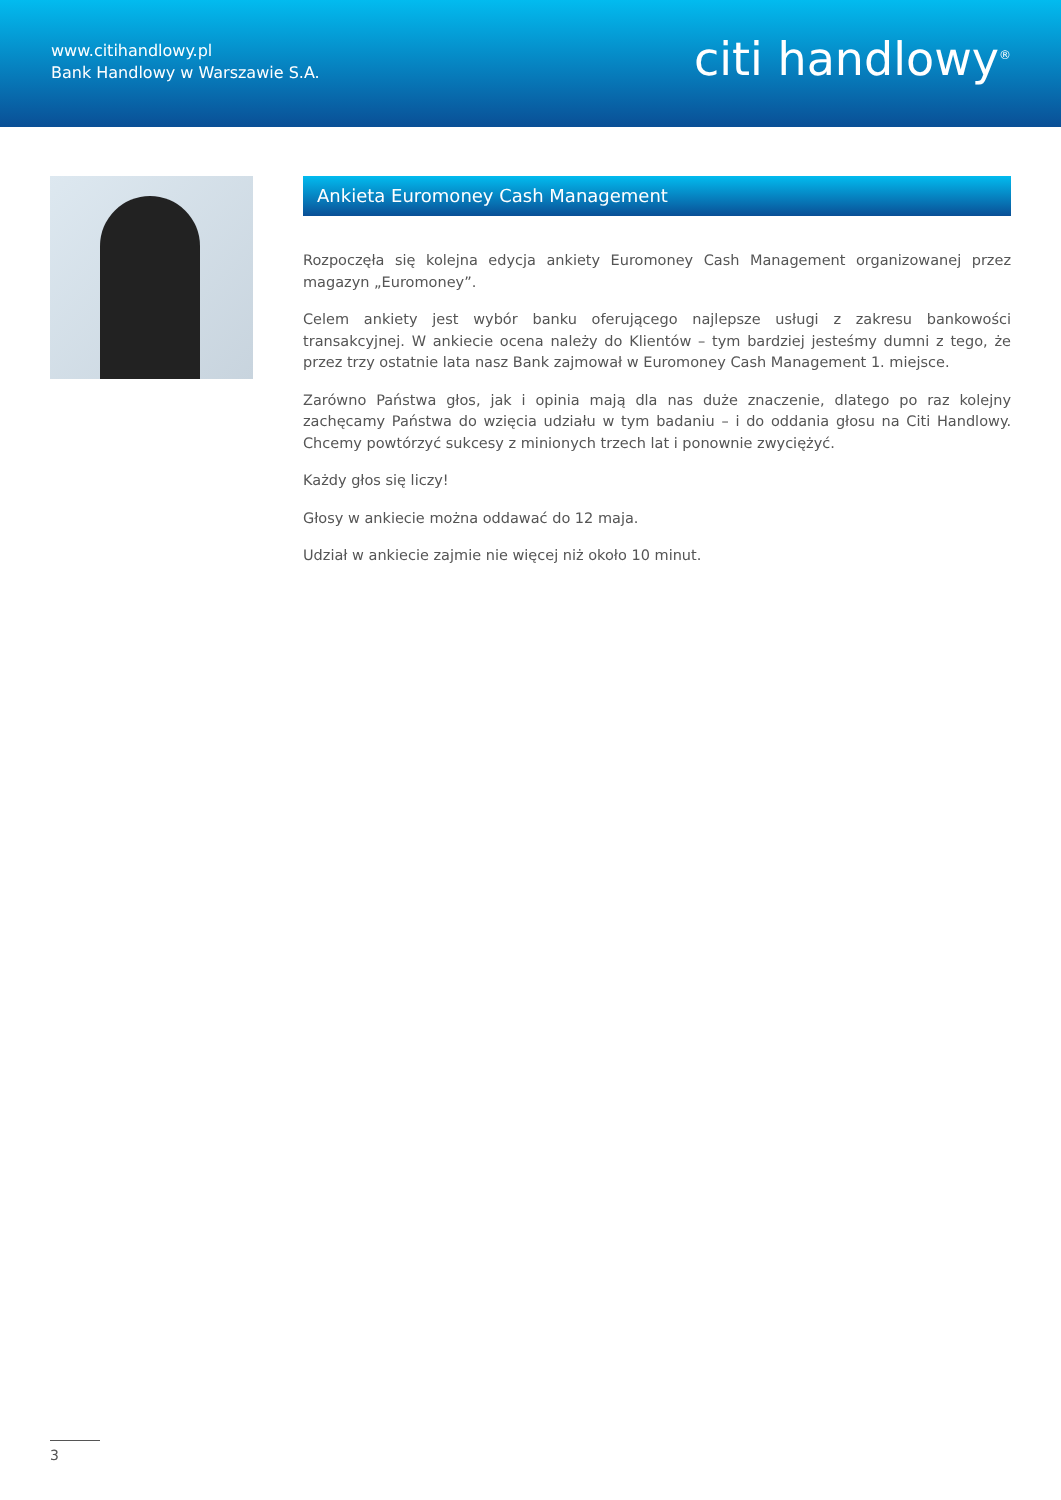www.citihandlowy.pl
Bank Handlowy w Warszawie S.A.
citi handlowy<sup>®</sup>
Ankieta Euromoney Cash Management
Rozpoczęła się kolejna edycja ankiety Euromoney Cash Management organizowanej przez magazyn „Euromoney”.
Celem ankiety jest wybór banku oferującego najlepsze usługi z zakresu bankowości transakcyjnej. W ankiecie ocena należy do Klientów – tym bardziej jesteśmy dumni z tego, że przez trzy ostatnie lata nasz Bank zajmował w Euromoney Cash Management 1. miejsce.
Zarówno Państwa głos, jak i opinia mają dla nas duże znaczenie, dlatego po raz kolejny zachęcamy Państwa do wzięcia udziału w tym badaniu – i do oddania głosu na Citi Handlowy. Chcemy powtórzyć sukcesy z minionych trzech lat i ponownie zwyciężyć.
Każdy głos się liczy!
Głosy w ankiecie można oddawać do 12 maja.
Udział w ankiecie zajmie nie więcej niż około 10 minut.
3